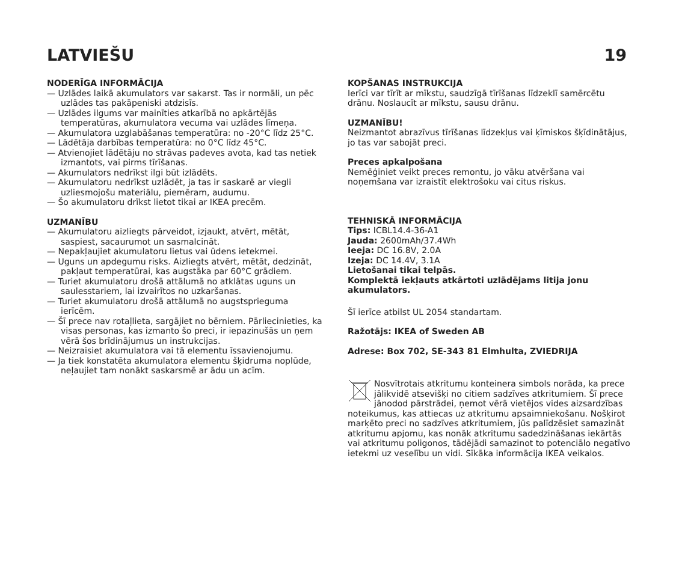LATVIEŠU 19
NODERĪGA INFORMĀCIJA
— Uzlādes laikā akumulators var sakarst. Tas ir normāli, un pēc uzlādes tas pakāpeniski atdzisīs.
— Uzlādes ilgums var mainīties atkarībā no apkārtējās temperatūras, akumulatora vecuma vai uzlādes līmeņa.
— Akumulatora uzglabāšanas temperatūra: no -20°C līdz 25°C.
— Lādētāja darbības temperatūra: no 0°C līdz 45°C.
— Atvienojiet lādētāju no strāvas padeves avota, kad tas netiek izmantots, vai pirms tīrīšanas.
— Akumulators nedrīkst ilgi būt izlādēts.
— Akumulatoru nedrīkst uzlādēt, ja tas ir saskarē ar viegli uzliesmojošu materiālu, piemēram, audumu.
— Šo akumulatoru drīkst lietot tikai ar IKEA precēm.
UZMANĪBU
— Akumulatoru aizliegts pārveidot, izjaukt, atvērt, mētāt, saspiest, sacaurumot un sasmalcināt.
— Nepakļaujiet akumulatoru lietus vai ūdens ietekmei.
— Uguns un apdegumu risks. Aizliegts atvērt, mētāt, dedzināt, pakļaut temperatūrai, kas augstāka par 60°C grādiem.
— Turiet akumulatoru drošā attālumā no atklātas uguns un saulesstariem, lai izvairītos no uzkaršanas.
— Turiet akumulatoru drošā attālumā no augstsprieguma ierīcēm.
— Šī prece nav rotaļlieta, sargājiet no bērniem. Pārliecinieties, ka visas personas, kas izmanto šo preci, ir iepazinušās un ņem vērā šos brīdinājumus un instrukcijas.
— Neizraisiet akumulatora vai tā elementu īssavienojumu.
— Ja tiek konstatēta akumulatora elementu šķidruma noplūde, neļaujiet tam nonākt saskarsmē ar ādu un acīm.
KOPŠANAS INSTRUKCIJA
Ierīci var tīrīt ar mīkstu, saudzīgā tīrīšanas līdzeklī samērcētu drānu. Noslaucīt ar mīkstu, sausu drānu.
UZMANĪBU!
Neizmantot abrazīvus tīrīšanas līdzekļus vai ķīmiskos šķīdinātājus, jo tas var sabojāt preci.
Preces apkalpošana
Nemēģiniet veikt preces remontu, jo vāku atvēršana vai noņemšana var izraistīt elektrošoku vai citus riskus.
TEHNISKĀ INFORMĀCIJA
Tips: ICBL14.4-36-A1
Jauda: 2600mAh/37.4Wh
Ieeja: DC 16.8V, 2.0A
Izeja: DC 14.4V, 3.1A
Lietošanai tikai telpās.
Komplektā iekļauts atkārtoti uzlādējams litija jonu akumulators.
Šī ierīce atbilst UL 2054 standartam.
Ražotājs: IKEA of Sweden AB
Adrese: Box 702, SE-343 81 Elmhulta, ZVIEDRIJA
Nosvītrotais atkritumu konteinera simbols norāda, ka prece jālikvidē atsevišķi no citiem sadzīves atkritumiem. Šī prece jānodod pārstrādei, ņemot vērā vietējos vides aizsardzības noteikumus, kas attiecas uz atkritumu apsaimniekošanu. Nošķirot marķēto preci no sadzīves atkritumiem, jūs palīdzēsiet samazināt atkritumu apjomu, kas nonāk atkritumu sadedzināšanas iekārtās vai atkritumu poligonos, tādējādi samazinot to potenciālo negatīvo ietekmi uz veselību un vidi. Sīkāka informācija IKEA veikalos.